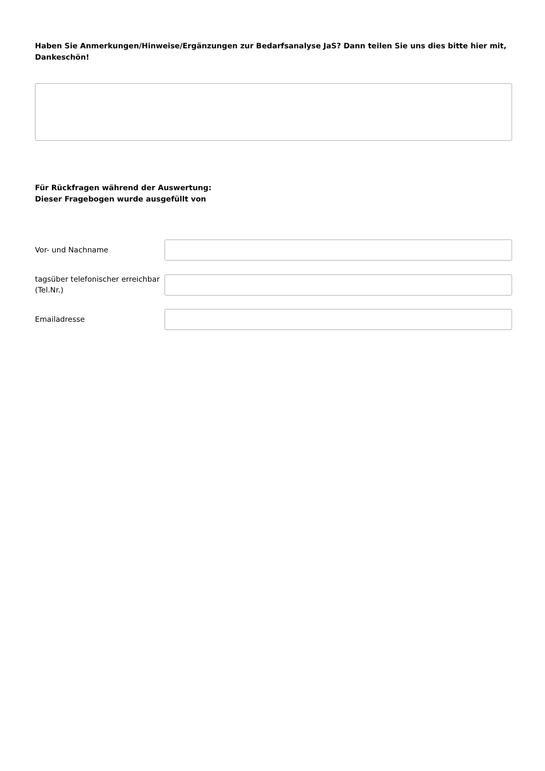Haben Sie Anmerkungen/Hinweise/Ergänzungen zur Bedarfsanalyse JaS? Dann teilen Sie uns dies bitte hier mit, Dankeschön!
Für Rückfragen während der Auswertung:
Dieser Fragebogen wurde ausgefüllt von
Vor- und Nachname
tagsüber telefonischer erreichbar (Tel.Nr.)
Emailadresse